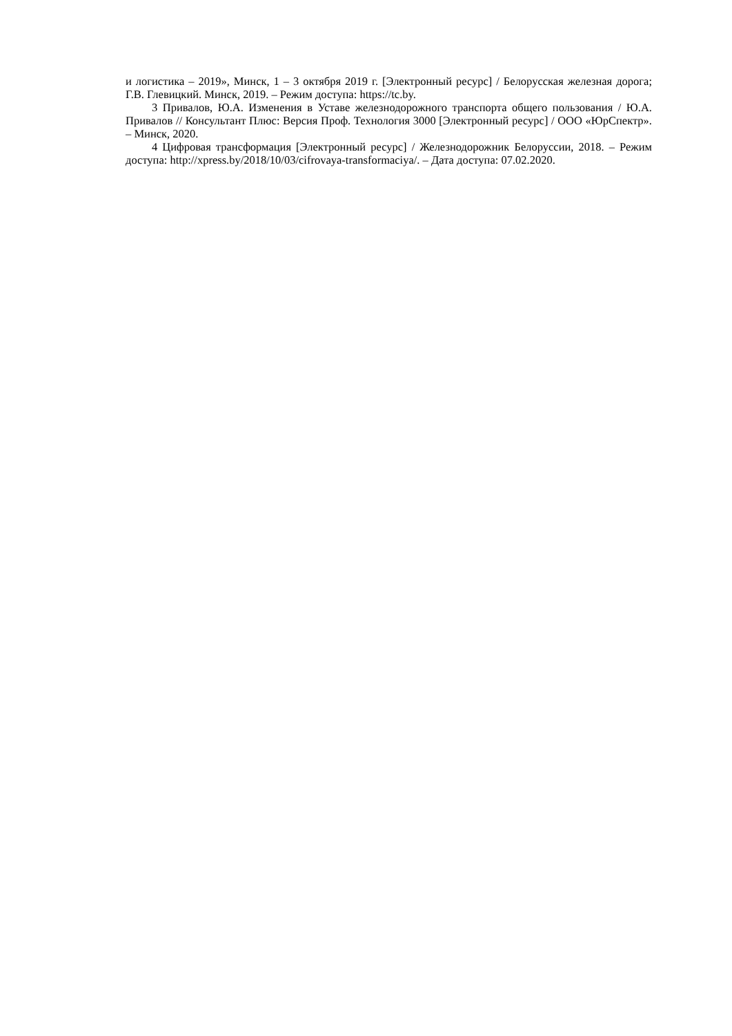и логистика – 2019», Минск, 1 – 3 октября 2019 г. [Электронный ресурс] / Белорусская железная дорога; Г.В. Глевицкий. Минск, 2019. – Режим доступа: https://tc.by.
3 Привалов, Ю.А. Изменения в Уставе железнодорожного транспорта общего пользования / Ю.А. Привалов // Консультант Плюс: Версия Проф. Технология 3000 [Электронный ресурс] / ООО «ЮрСпектр». – Минск, 2020.
4 Цифровая трансформация [Электронный ресурс] / Железнодорожник Белоруссии, 2018. – Режим доступа: http://xpress.by/2018/10/03/cifrovaya-transformaciya/. – Дата доступа: 07.02.2020.